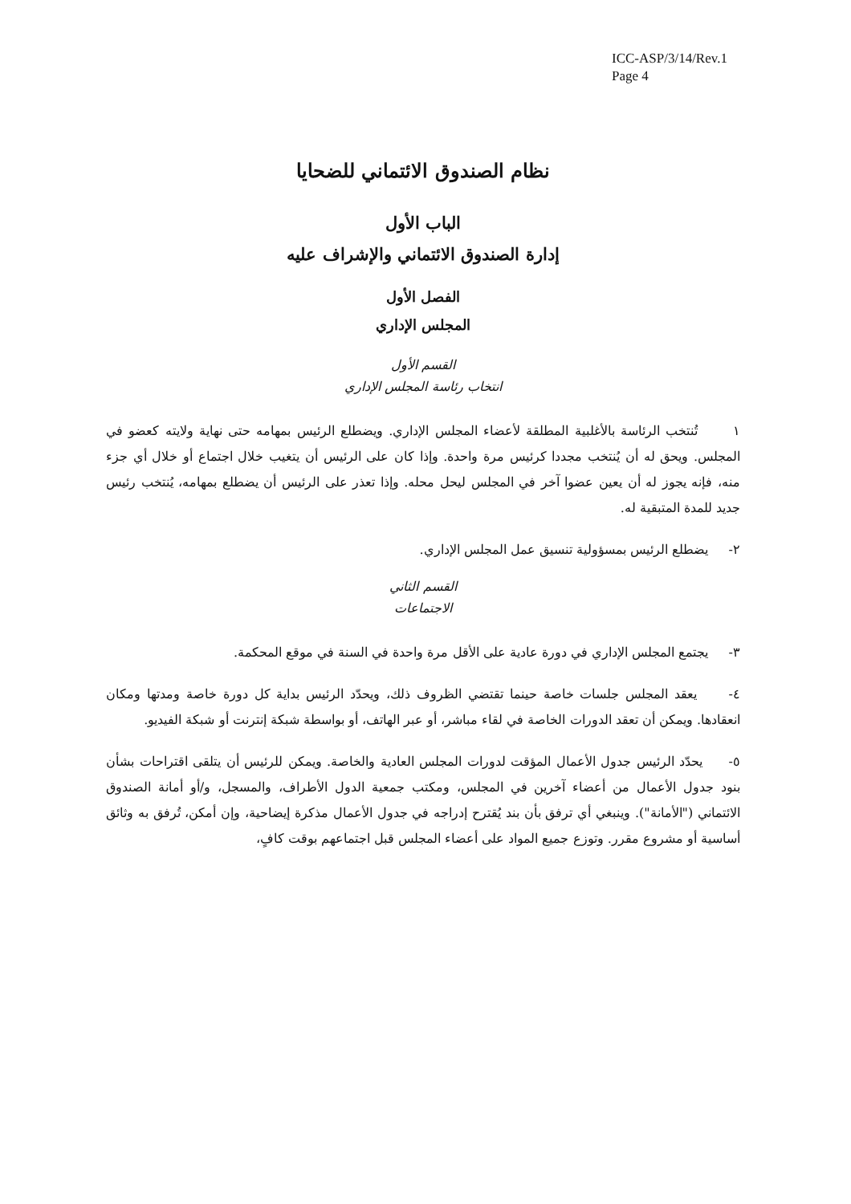ICC-ASP/3/14/Rev.1
Page 4
نظام الصندوق الائتماني للضحايا
الباب الأول
إدارة الصندوق الائتماني والإشراف عليه
الفصل الأول
المجلس الإداري
القسم الأول
انتخاب رئاسة المجلس الإداري
١ تُنتخب الرئاسة بالأغلبية المطلقة لأعضاء المجلس الإداري. ويضطلع الرئيس بمهامه حتى نهاية ولايته كعضو في المجلس. ويحق له أن يُنتخب مجددا كرئيس مرة واحدة. وإذا كان على الرئيس أن يتغيب خلال اجتماع أو خلال أي جزء منه، فإنه يجوز له أن يعين عضوا آخر في المجلس ليحل محله. وإذا تعذر على الرئيس أن يضطلع بمهامه، يُنتخب رئيس جديد للمدة المتبقية له.
٢- يضطلع الرئيس بمسؤولية تنسيق عمل المجلس الإداري.
القسم الثاني
الاجتماعات
٣- يجتمع المجلس الإداري في دورة عادية على الأقل مرة واحدة في السنة في موقع المحكمة.
٤- يعقد المجلس جلسات خاصة حينما تقتضي الظروف ذلك، ويحدّد الرئيس بداية كل دورة خاصة ومدتها ومكان انعقادها. ويمكن أن تعقد الدورات الخاصة في لقاء مباشر، أو عبر الهاتف، أو بواسطة شبكة إنترنت أو شبكة الفيديو.
٥- يحدّد الرئيس جدول الأعمال المؤقت لدورات المجلس العادية والخاصة. ويمكن للرئيس أن يتلقى اقتراحات بشأن بنود جدول الأعمال من أعضاء آخرين في المجلس، ومكتب جمعية الدول الأطراف، والمسجل، و/أو أمانة الصندوق الائتماني ("الأمانة"). وينبغي أي ترفق بأن بند يُقترح إدراجه في جدول الأعمال مذكرة إيضاحية، وإن أمكن، تُرفق به وثائق أساسية أو مشروع مقرر. وتوزع جميع المواد على أعضاء المجلس قبل اجتماعهم بوقت كافٍ،